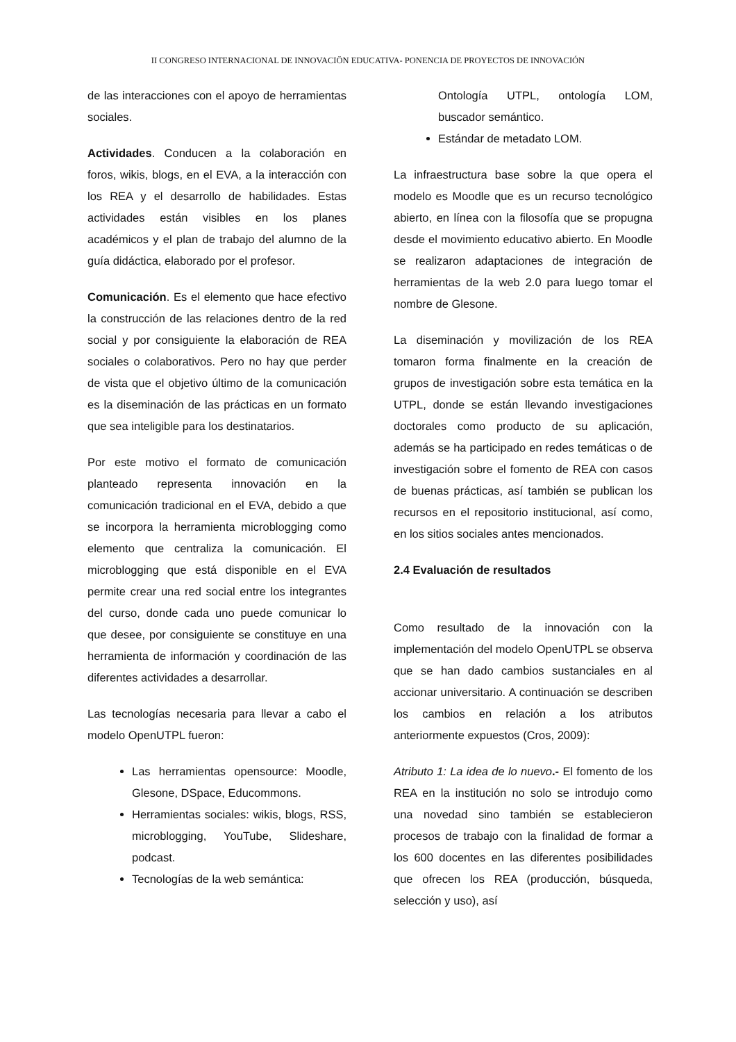II CONGRESO INTERNACIONAL DE INNOVACIÖN EDUCATIVA- PONENCIA DE PROYECTOS DE INNOVACIÓN
de las interacciones con el apoyo de herramientas sociales.
Actividades. Conducen a la colaboración en foros, wikis, blogs, en el EVA, a la interacción con los REA y el desarrollo de habilidades. Estas actividades están visibles en los planes académicos y el plan de trabajo del alumno de la guía didáctica, elaborado por el profesor.
Comunicación. Es el elemento que hace efectivo la construcción de las relaciones dentro de la red social y por consiguiente la elaboración de REA sociales o colaborativos. Pero no hay que perder de vista que el objetivo último de la comunicación es la diseminación de las prácticas en un formato que sea inteligible para los destinatarios.
Por este motivo el formato de comunicación planteado representa innovación en la comunicación tradicional en el EVA, debido a que se incorpora la herramienta microblogging como elemento que centraliza la comunicación. El microblogging que está disponible en el EVA permite crear una red social entre los integrantes del curso, donde cada uno puede comunicar lo que desee, por consiguiente se constituye en una herramienta de información y coordinación de las diferentes actividades a desarrollar.
Las tecnologías necesaria para llevar a cabo el modelo OpenUTPL fueron:
Las herramientas opensource: Moodle, Glesone, DSpace, Educommons.
Herramientas sociales: wikis, blogs, RSS, microblogging, YouTube, Slideshare, podcast.
Tecnologías de la web semántica:
Ontología UTPL, ontología LOM, buscador semántico.
Estándar de metadato LOM.
La infraestructura base sobre la que opera el modelo es Moodle que es un recurso tecnológico abierto, en línea con la filosofía que se propugna desde el movimiento educativo abierto. En Moodle se realizaron adaptaciones de integración de herramientas de la web 2.0 para luego tomar el nombre de Glesone.
La diseminación y movilización de los REA tomaron forma finalmente en la creación de grupos de investigación sobre esta temática en la UTPL, donde se están llevando investigaciones doctorales como producto de su aplicación, además se ha participado en redes temáticas o de investigación sobre el fomento de REA con casos de buenas prácticas, así también se publican los recursos en el repositorio institucional, así como, en los sitios sociales antes mencionados.
2.4 Evaluación de resultados
Como resultado de la innovación con la implementación del modelo OpenUTPL se observa que se han dado cambios sustanciales en al accionar universitario. A continuación se describen los cambios en relación a los atributos anteriormente expuestos (Cros, 2009):
Atributo 1: La idea de lo nuevo.- El fomento de los REA en la institución no solo se introdujo como una novedad sino también se establecieron procesos de trabajo con la finalidad de formar a los 600 docentes en las diferentes posibilidades que ofrecen los REA (producción, búsqueda, selección y uso), así